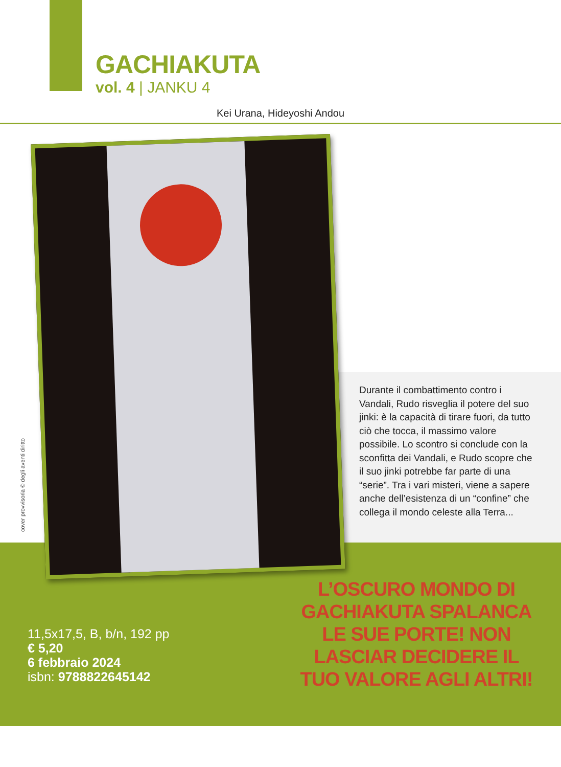GACHIAKUTA
vol. 4 | JANKU 4
Kei Urana, Hideyoshi Andou
cover provvisoria © degli aventi diritto
Durante il combattimento contro i Vandali, Rudo risveglia il potere del suo jinki: è la capacità di tirare fuori, da tutto ciò che tocca, il massimo valore possibile. Lo scontro si conclude con la sconfitta dei Vandali, e Rudo scopre che il suo jinki potrebbe far parte di una “serie”. Tra i vari misteri, viene a sapere anche dell’esistenza di un “confine” che collega il mondo celeste alla Terra...
11,5x17,5, B, b/n, 192 pp
€ 5,20
6 febbraio 2024
isbn: 9788822645142
L’OSCURO MONDO DI GACHIAKUTA SPALANCA LE SUE PORTE! NON LASCIAR DECIDERE IL TUO VALORE AGLI ALTRI!